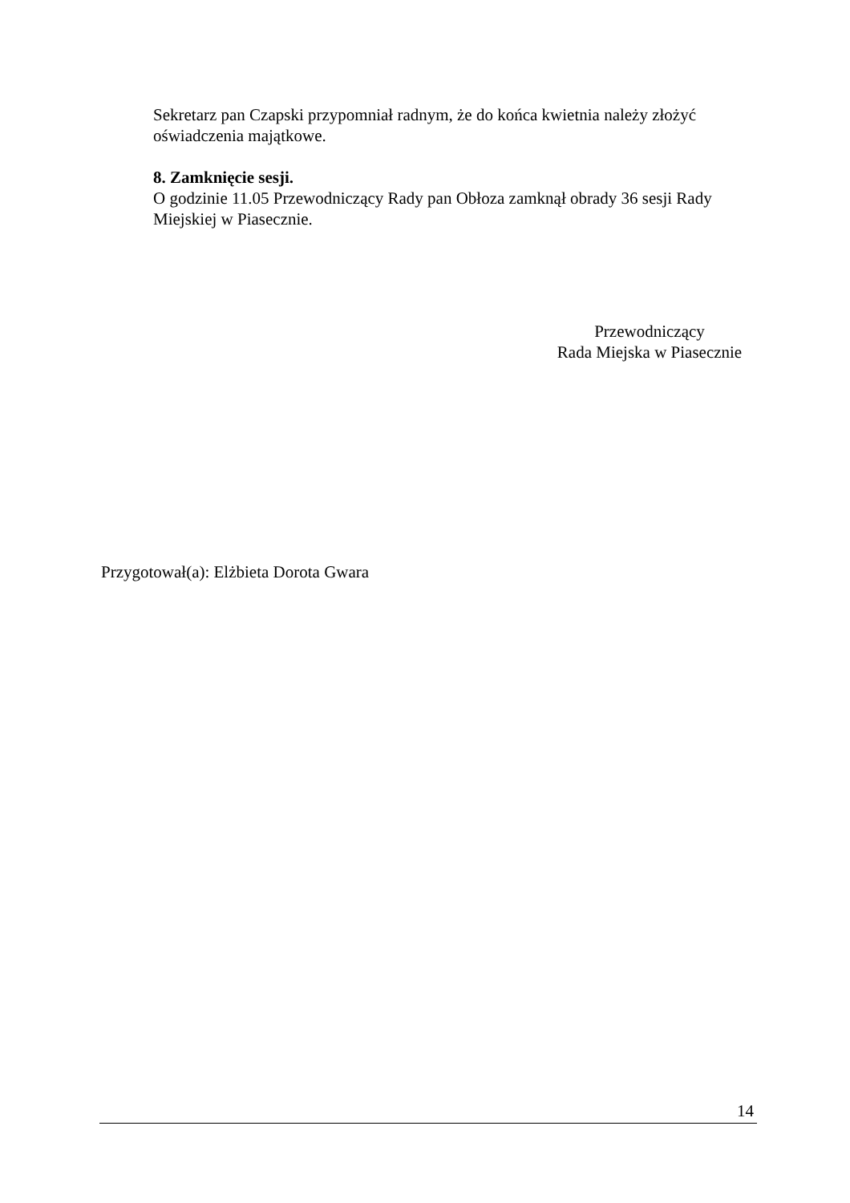Sekretarz pan Czapski przypomniał radnym, że do końca kwietnia należy złożyć oświadczenia majątkowe.
8. Zamknięcie sesji.
O godzinie 11.05 Przewodniczący Rady pan Obłoza zamknął obrady 36 sesji Rady Miejskiej w Piasecznie.
Przewodniczący
Rada Miejska w Piasecznie
Przygotował(a): Elżbieta Dorota Gwara
14